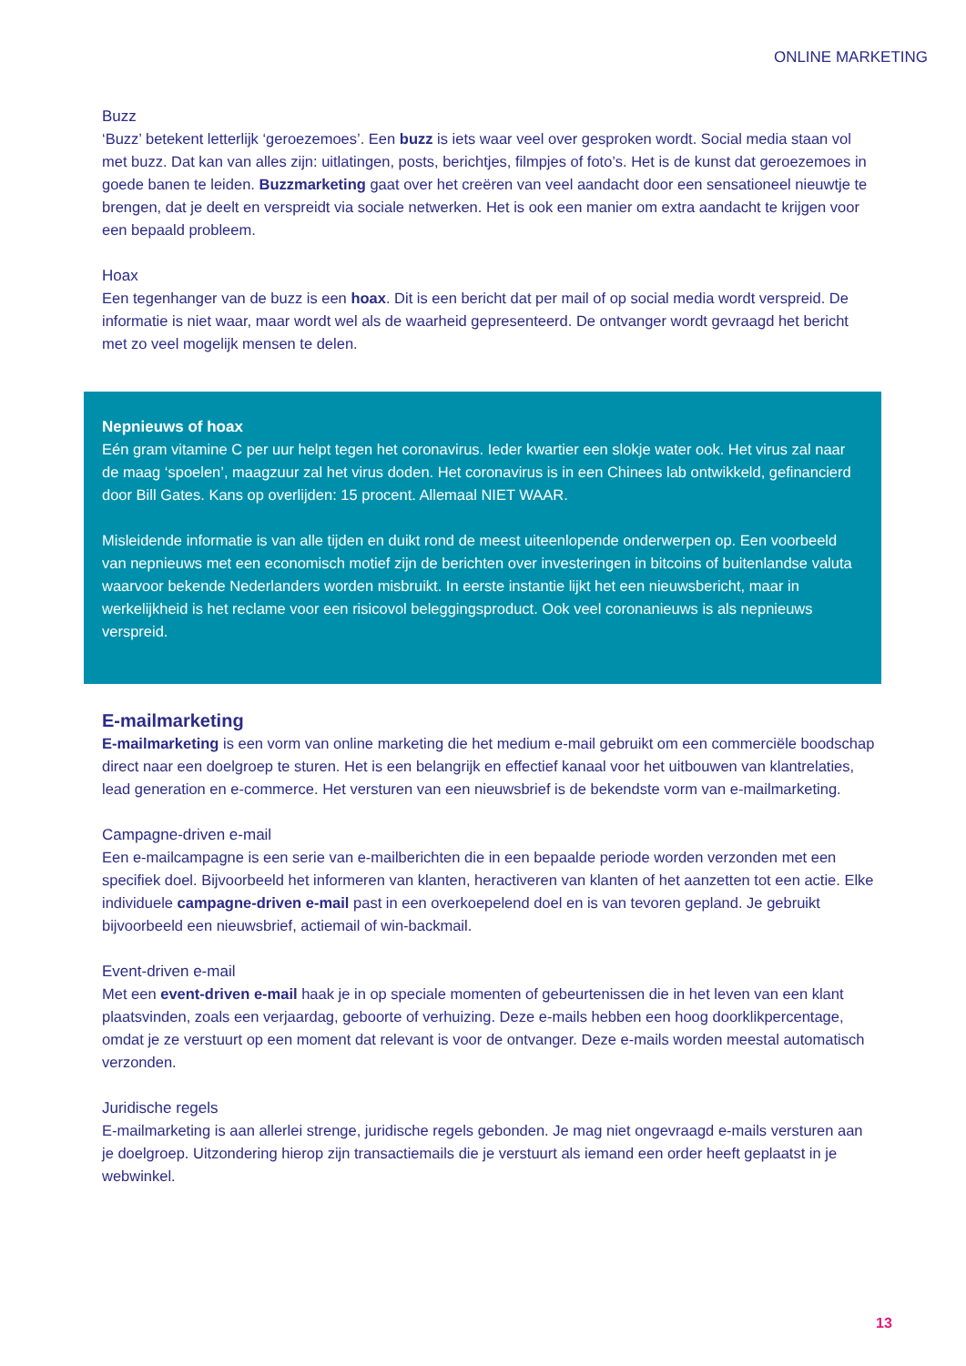ONLINE MARKETING
Buzz
‘Buzz’ betekent letterlijk ‘geroezemoes’. Een buzz is iets waar veel over gesproken wordt. Social media staan vol met buzz. Dat kan van alles zijn: uitlatingen, posts, berichtjes, filmpjes of foto’s. Het is de kunst dat geroezemoes in goede banen te leiden. Buzzmarketing gaat over het creëren van veel aandacht door een sensationeel nieuwtje te brengen, dat je deelt en verspreidt via sociale netwerken. Het is ook een manier om extra aandacht te krijgen voor een bepaald probleem.
Hoax
Een tegenhanger van de buzz is een hoax. Dit is een bericht dat per mail of op social media wordt verspreid. De informatie is niet waar, maar wordt wel als de waarheid gepresenteerd. De ontvanger wordt gevraagd het bericht met zo veel mogelijk mensen te delen.
Nepnieuws of hoax
Eén gram vitamine C per uur helpt tegen het coronavirus. Ieder kwartier een slokje water ook. Het virus zal naar de maag ‘spoelen’, maagzuur zal het virus doden. Het coronavirus is in een Chinees lab ontwikkeld, gefinancierd door Bill Gates. Kans op overlijden: 15 procent. Allemaal NIET WAAR.
Misleidende informatie is van alle tijden en duikt rond de meest uiteenlopende onderwerpen op. Een voorbeeld van nepnieuws met een economisch motief zijn de berichten over investeringen in bitcoins of buitenlandse valuta waarvoor bekende Nederlanders worden misbruikt. In eerste instantie lijkt het een nieuwsbericht, maar in werkelijkheid is het reclame voor een risicovol beleggingsproduct. Ook veel coronanieuws is als nepnieuws verspreid.
E-mailmarketing
E-mailmarketing is een vorm van online marketing die het medium e-mail gebruikt om een commerciële boodschap direct naar een doelgroep te sturen. Het is een belangrijk en effectief kanaal voor het uitbouwen van klantrelaties, lead generation en e-commerce. Het versturen van een nieuwsbrief is de bekendste vorm van e-mailmarketing.
Campagne-driven e-mail
Een e-mailcampagne is een serie van e-mailberichten die in een bepaalde periode worden verzonden met een specifiek doel. Bijvoorbeeld het informeren van klanten, heractiveren van klanten of het aanzetten tot een actie. Elke individuele campagne-driven e-mail past in een overkoepelend doel en is van tevoren gepland. Je gebruikt bijvoorbeeld een nieuwsbrief, actiemail of win-backmail.
Event-driven e-mail
Met een event-driven e-mail haak je in op speciale momenten of gebeurtenissen die in het leven van een klant plaatsvinden, zoals een verjaardag, geboorte of verhuizing. Deze e-mails hebben een hoog doorklikpercentage, omdat je ze verstuurt op een moment dat relevant is voor de ontvanger. Deze e-mails worden meestal automatisch verzonden.
Juridische regels
E-mailmarketing is aan allerlei strenge, juridische regels gebonden. Je mag niet ongevraagd e-mails versturen aan je doelgroep. Uitzondering hierop zijn transactiemails die je verstuurt als iemand een order heeft geplaatst in je webwinkel.
13